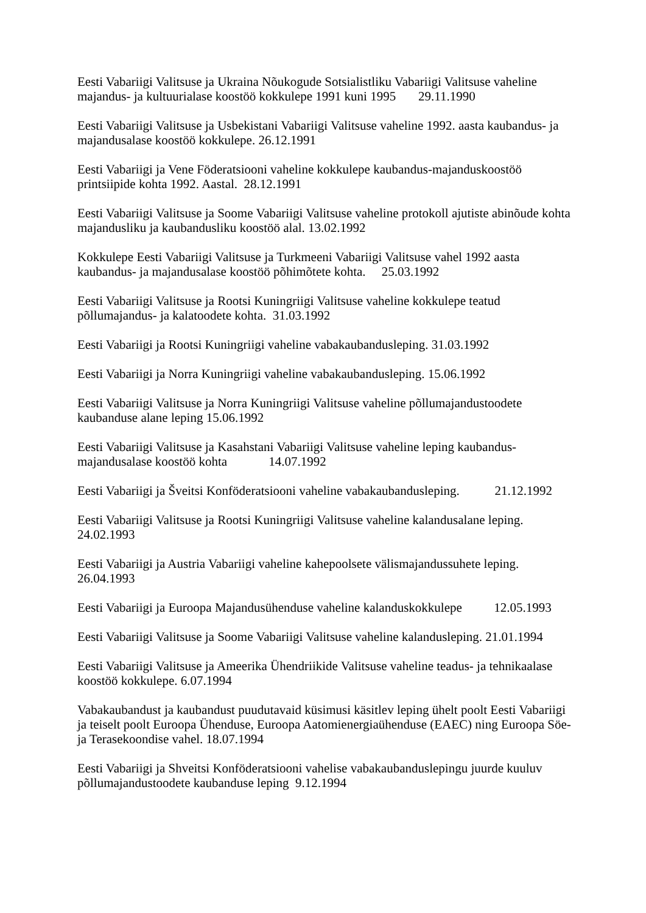Eesti Vabariigi Valitsuse ja Ukraina Nõukogude Sotsialistliku Vabariigi Valitsuse vaheline majandus- ja kultuurialase koostöö kokkulepe 1991 kuni 1995 29.11.1990
Eesti Vabariigi Valitsuse ja Usbekistani Vabariigi Valitsuse vaheline 1992. aasta kaubandus- ja majandusalase koostöö kokkulepe. 26.12.1991
Eesti Vabariigi ja Vene Föderatsiooni vaheline kokkulepe kaubandus-majanduskoostöö printsiipide kohta 1992. Aastal. 28.12.1991
Eesti Vabariigi Valitsuse ja Soome Vabariigi Valitsuse vaheline protokoll ajutiste abinõude kohta majandusliku ja kaubandusliku koostöö alal. 13.02.1992
Kokkulepe Eesti Vabariigi Valitsuse ja Turkmeeni Vabariigi Valitsuse vahel 1992 aasta kaubandus- ja majandusalase koostöö põhimõtete kohta. 25.03.1992
Eesti Vabariigi Valitsuse ja Rootsi Kuningriigi Valitsuse vaheline kokkulepe teatud põllumajandus- ja kalatoodete kohta. 31.03.1992
Eesti Vabariigi ja Rootsi Kuningriigi vaheline vabakaubandusleping. 31.03.1992
Eesti Vabariigi ja Norra Kuningriigi vaheline vabakaubandusleping. 15.06.1992
Eesti Vabariigi Valitsuse ja Norra Kuningriigi Valitsuse vaheline põllumajandustoodete kaubanduse alane leping 15.06.1992
Eesti Vabariigi Valitsuse ja Kasahstani Vabariigi Valitsuse vaheline leping kaubandus-majandusalase koostöö kohta 14.07.1992
Eesti Vabariigi ja Šveitsi Konföderatsiooni vaheline vabakaubandusleping. 21.12.1992
Eesti Vabariigi Valitsuse ja Rootsi Kuningriigi Valitsuse vaheline kalandusalane leping. 24.02.1993
Eesti Vabariigi ja Austria Vabariigi vaheline kahepoolsete välismajandussuhete leping. 26.04.1993
Eesti Vabariigi ja Euroopa Majandusühenduse vaheline kalanduskokkulepe 12.05.1993
Eesti Vabariigi Valitsuse ja Soome Vabariigi Valitsuse vaheline kalandusleping. 21.01.1994
Eesti Vabariigi Valitsuse ja Ameerika Ühendriikide Valitsuse vaheline teadus- ja tehnikaalase koostöö kokkulepe. 6.07.1994
Vabakaubandust ja kaubandust puudutavaid küsimusi käsitlev leping ühelt poolt Eesti Vabariigi ja teiselt poolt Euroopa Ühenduse, Euroopa Aatomienergiaühenduse (EAEC) ning Euroopa Söe- ja Terasekoondise vahel. 18.07.1994
Eesti Vabariigi ja Shveitsi Konföderatsiooni vahelise vabakaubanduslepingu juurde kuuluv põllumajandustoodete kaubanduse leping 9.12.1994